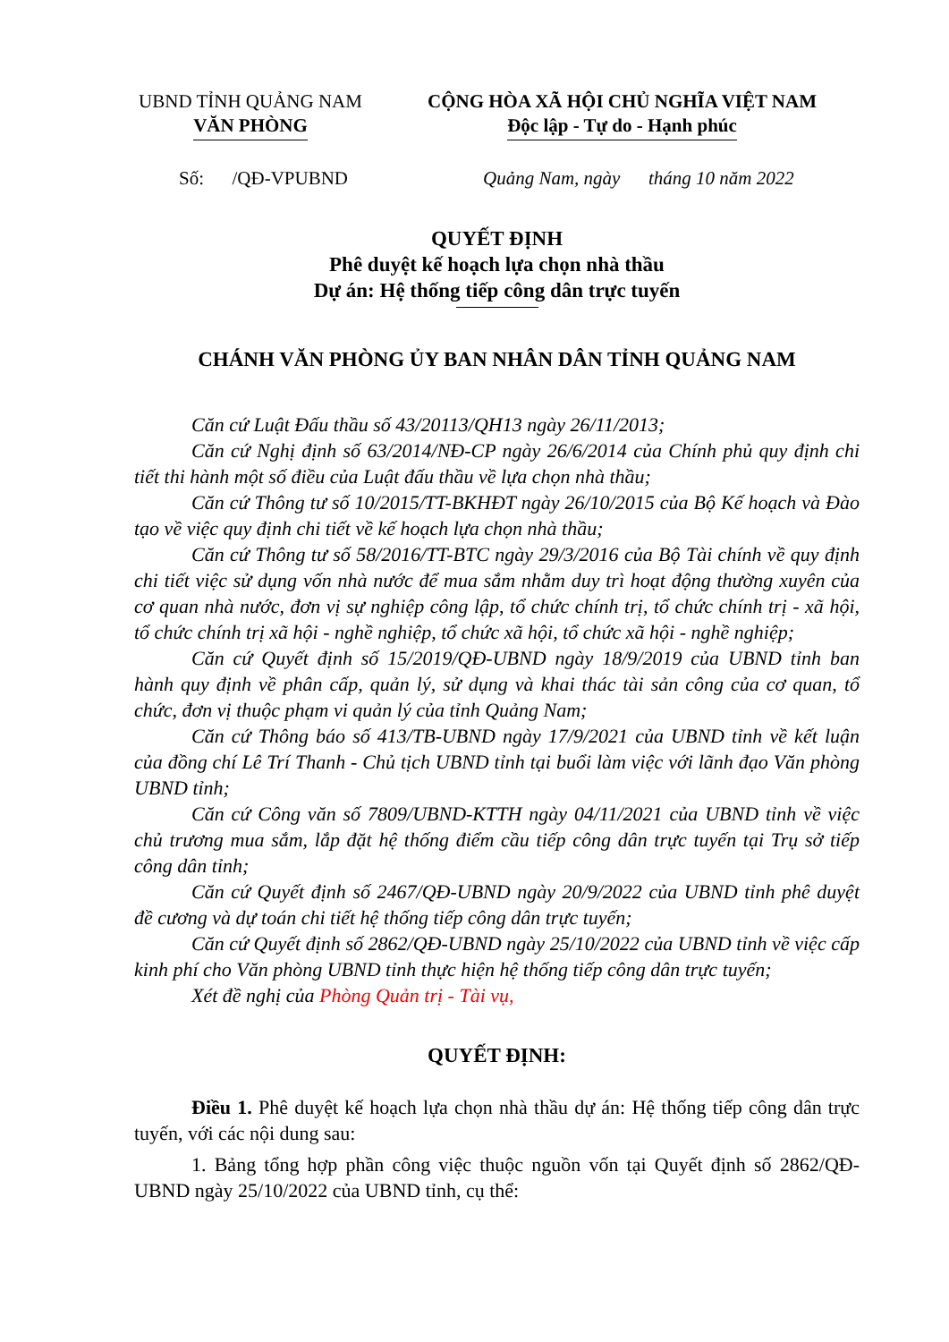UBND TỈNH QUẢNG NAM
VĂN PHÒNG
CỘNG HÒA XÃ HỘI CHỦ NGHĨA VIỆT NAM
Độc lập - Tự do - Hạnh phúc
Số: /QĐ-VPUBND Quảng Nam, ngày tháng 10 năm 2022
QUYẾT ĐỊNH
Phê duyệt kế hoạch lựa chọn nhà thầu
Dự án: Hệ thống tiếp công dân trực tuyến
CHÁNH VĂN PHÒNG ỦY BAN NHÂN DÂN TỈNH QUẢNG NAM
Căn cứ Luật Đấu thầu số 43/20113/QH13 ngày 26/11/2013;
Căn cứ Nghị định số 63/2014/NĐ-CP ngày 26/6/2014 của Chính phủ quy định chi tiết thi hành một số điều của Luật đấu thầu về lựa chọn nhà thầu;
Căn cứ Thông tư số 10/2015/TT-BKHĐT ngày 26/10/2015 của Bộ Kế hoạch và Đào tạo về việc quy định chi tiết về kế hoạch lựa chọn nhà thầu;
Căn cứ Thông tư số 58/2016/TT-BTC ngày 29/3/2016 của Bộ Tài chính về quy định chi tiết việc sử dụng vốn nhà nước để mua sắm nhằm duy trì hoạt động thường xuyên của cơ quan nhà nước, đơn vị sự nghiệp công lập, tổ chức chính trị, tổ chức chính trị - xã hội, tổ chức chính trị xã hội - nghề nghiệp, tổ chức xã hội, tổ chức xã hội - nghề nghiệp;
Căn cứ Quyết định số 15/2019/QĐ-UBND ngày 18/9/2019 của UBND tỉnh ban hành quy định về phân cấp, quản lý, sử dụng và khai thác tài sản công của cơ quan, tổ chức, đơn vị thuộc phạm vi quản lý của tỉnh Quảng Nam;
Căn cứ Thông báo số 413/TB-UBND ngày 17/9/2021 của UBND tỉnh về kết luận của đồng chí Lê Trí Thanh - Chủ tịch UBND tỉnh tại buổi làm việc với lãnh đạo Văn phòng UBND tỉnh;
Căn cứ Công văn số 7809/UBND-KTTH ngày 04/11/2021 của UBND tỉnh về việc chủ trương mua sắm, lắp đặt hệ thống điểm cầu tiếp công dân trực tuyến tại Trụ sở tiếp công dân tỉnh;
Căn cứ Quyết định số 2467/QĐ-UBND ngày 20/9/2022 của UBND tỉnh phê duyệt đề cương và dự toán chi tiết hệ thống tiếp công dân trực tuyến;
Căn cứ Quyết định số 2862/QĐ-UBND ngày 25/10/2022 của UBND tỉnh về việc cấp kinh phí cho Văn phòng UBND tỉnh thực hiện hệ thống tiếp công dân trực tuyến;
Xét đề nghị của Phòng Quản trị - Tài vụ,
QUYẾT ĐỊNH:
Điều 1. Phê duyệt kế hoạch lựa chọn nhà thầu dự án: Hệ thống tiếp công dân trực tuyến, với các nội dung sau:
1. Bảng tổng hợp phần công việc thuộc nguồn vốn tại Quyết định số 2862/QĐ-UBND ngày 25/10/2022 của UBND tỉnh, cụ thể: